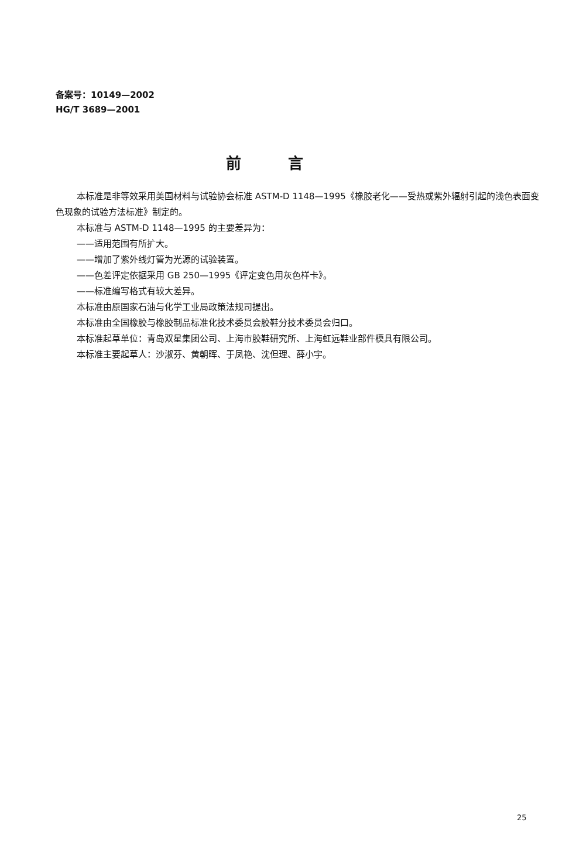备案号：10149—2002
HG/T 3689—2001
前言
本标准是非等效采用美国材料与试验协会标准 ASTM-D 1148—1995《橡胶老化——受热或紫外辐射引起的浅色表面变色现象的试验方法标准》制定的。
本标准与 ASTM-D 1148—1995 的主要差异为：
——适用范围有所扩大。
——增加了紫外线灯管为光源的试验装置。
——色差评定依据采用 GB 250—1995《评定变色用灰色样卡》。
——标准编写格式有较大差异。
本标准由原国家石油与化学工业局政策法规司提出。
本标准由全国橡胶与橡胶制品标准化技术委员会胶鞋分技术委员会归口。
本标准起草单位：青岛双星集团公司、上海市胶鞋研究所、上海虹远鞋业部件模具有限公司。
本标准主要起草人：沙淑芬、黄朝晖、于凤艳、沈但理、薛小宇。
25